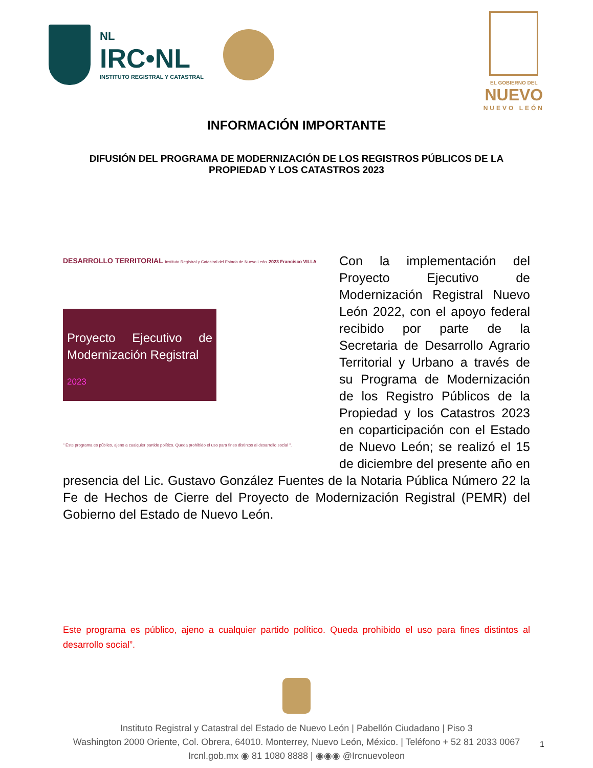NL
IRC•NL
INSTITUTO REGISTRAL Y CATASTRAL
EL GOBIERNO DEL
NUEVO
NUEVO LEÓN
INFORMACIÓN IMPORTANTE
DIFUSIÓN DEL PROGRAMA DE MODERNIZACIÓN DE LOS REGISTROS PÚBLICOS DE LA PROPIEDAD Y LOS CATASTROS 2023
DESARROLLO TERRITORIAL Instituto Registral y Catastral del Estado de Nuevo León 2023 Francisco VILLA
Proyecto Ejecutivo de Modernización Registral
2023
" Este programa es público, ajeno a cualquier partido político. Queda prohibido el uso para fines distintos al desarrollo social ".
Con la implementación del Proyecto Ejecutivo de Modernización Registral Nuevo León 2022, con el apoyo federal recibido por parte de la Secretaria de Desarrollo Agrario Territorial y Urbano a través de su Programa de Modernización de los Registro Públicos de la Propiedad y los Catastros 2023 en coparticipación con el Estado de Nuevo León; se realizó el 15 de diciembre del presente año en presencia del Lic. Gustavo González Fuentes de la Notaria Pública Número 22 la Fe de Hechos de Cierre del Proyecto de Modernización Registral (PEMR) del Gobierno del Estado de Nuevo León.
Este programa es público, ajeno a cualquier partido político. Queda prohibido el uso para fines distintos al desarrollo social”.
Instituto Registral y Catastral del Estado de Nuevo León | Pabellón Ciudadano | Piso 3
Washington 2000 Oriente, Col. Obrera, 64010. Monterrey, Nuevo León, México. | Teléfono + 52 81 2033 0067
Ircnl.gob.mx ◉ 81 1080 8888 | ◉◉◉ @Ircnuevoleon
1